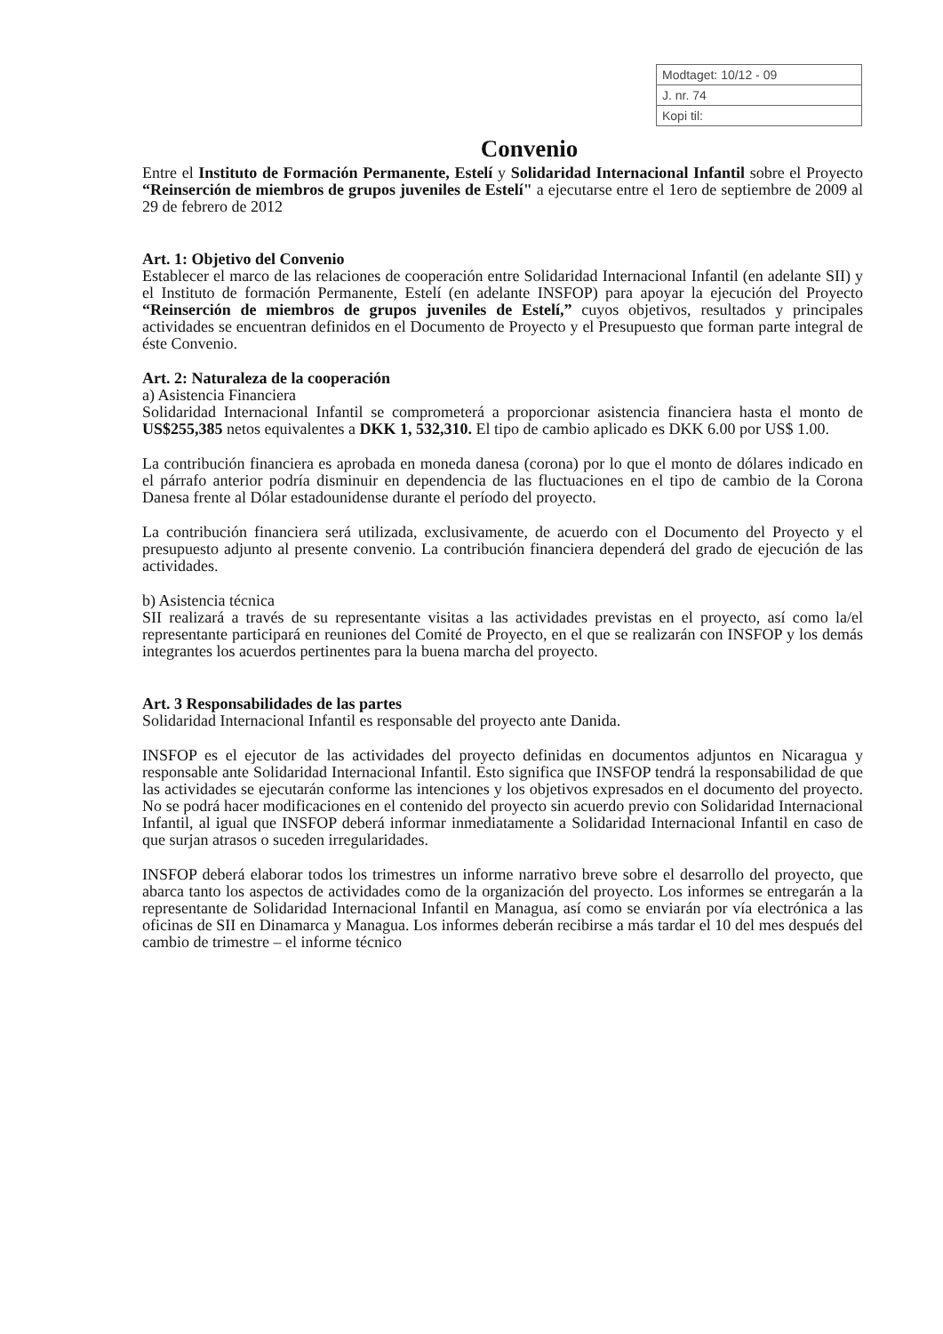| Modtaget: 10/12 - 09 |
| J. nr. 74 |
| Kopi til: |
Convenio
Entre el Instituto de Formación Permanente, Estelí y Solidaridad Internacional Infantil sobre el Proyecto “Reinserción de miembros de grupos juveniles de Estelí" a ejecutarse entre el 1ero de septiembre de 2009 al 29 de febrero de 2012
Art. 1: Objetivo del Convenio
Establecer el marco de las relaciones de cooperación entre Solidaridad Internacional Infantil (en adelante SII) y el Instituto de formación Permanente, Estelí (en adelante INSFOP) para apoyar la ejecución del Proyecto “Reinserción de miembros de grupos juveniles de Estelí,” cuyos objetivos, resultados y principales actividades se encuentran definidos en el Documento de Proyecto y el Presupuesto que forman parte integral de éste Convenio.
Art. 2: Naturaleza de la cooperación
a) Asistencia Financiera
Solidaridad Internacional Infantil se comprometerá a proporcionar asistencia financiera hasta el monto de US$255,385 netos equivalentes a DKK 1, 532,310. El tipo de cambio aplicado es DKK 6.00 por US$ 1.00.
La contribución financiera es aprobada en moneda danesa (corona) por lo que el monto de dólares indicado en el párrafo anterior podría disminuir en dependencia de las fluctuaciones en el tipo de cambio de la Corona Danesa frente al Dólar estadounidense durante el período del proyecto.
La contribución financiera será utilizada, exclusivamente, de acuerdo con el Documento del Proyecto y el presupuesto adjunto al presente convenio. La contribución financiera dependerá del grado de ejecución de las actividades.
b) Asistencia técnica
SII realizará a través de su representante visitas a las actividades previstas en el proyecto, así como la/el representante participará en reuniones del Comité de Proyecto, en el que se realizarán con INSFOP y los demás integrantes los acuerdos pertinentes para la buena marcha del proyecto.
Art. 3 Responsabilidades de las partes
Solidaridad Internacional Infantil es responsable del proyecto ante Danida.
INSFOP es el ejecutor de las actividades del proyecto definidas en documentos adjuntos en Nicaragua y responsable ante Solidaridad Internacional Infantil. Esto significa que INSFOP tendrá la responsabilidad de que las actividades se ejecutarán conforme las intenciones y los objetivos expresados en el documento del proyecto. No se podrá hacer modificaciones en el contenido del proyecto sin acuerdo previo con Solidaridad Internacional Infantil, al igual que INSFOP deberá informar inmediatamente a Solidaridad Internacional Infantil en caso de que surjan atrasos o suceden irregularidades.
INSFOP deberá elaborar todos los trimestres un informe narrativo breve sobre el desarrollo del proyecto, que abarca tanto los aspectos de actividades como de la organización del proyecto. Los informes se entregarán a la representante de Solidaridad Internacional Infantil en Managua, así como se enviarán por vía electrónica a las oficinas de SII en Dinamarca y Managua. Los informes deberán recibirse a más tardar el 10 del mes después del cambio de trimestre – el informe técnico